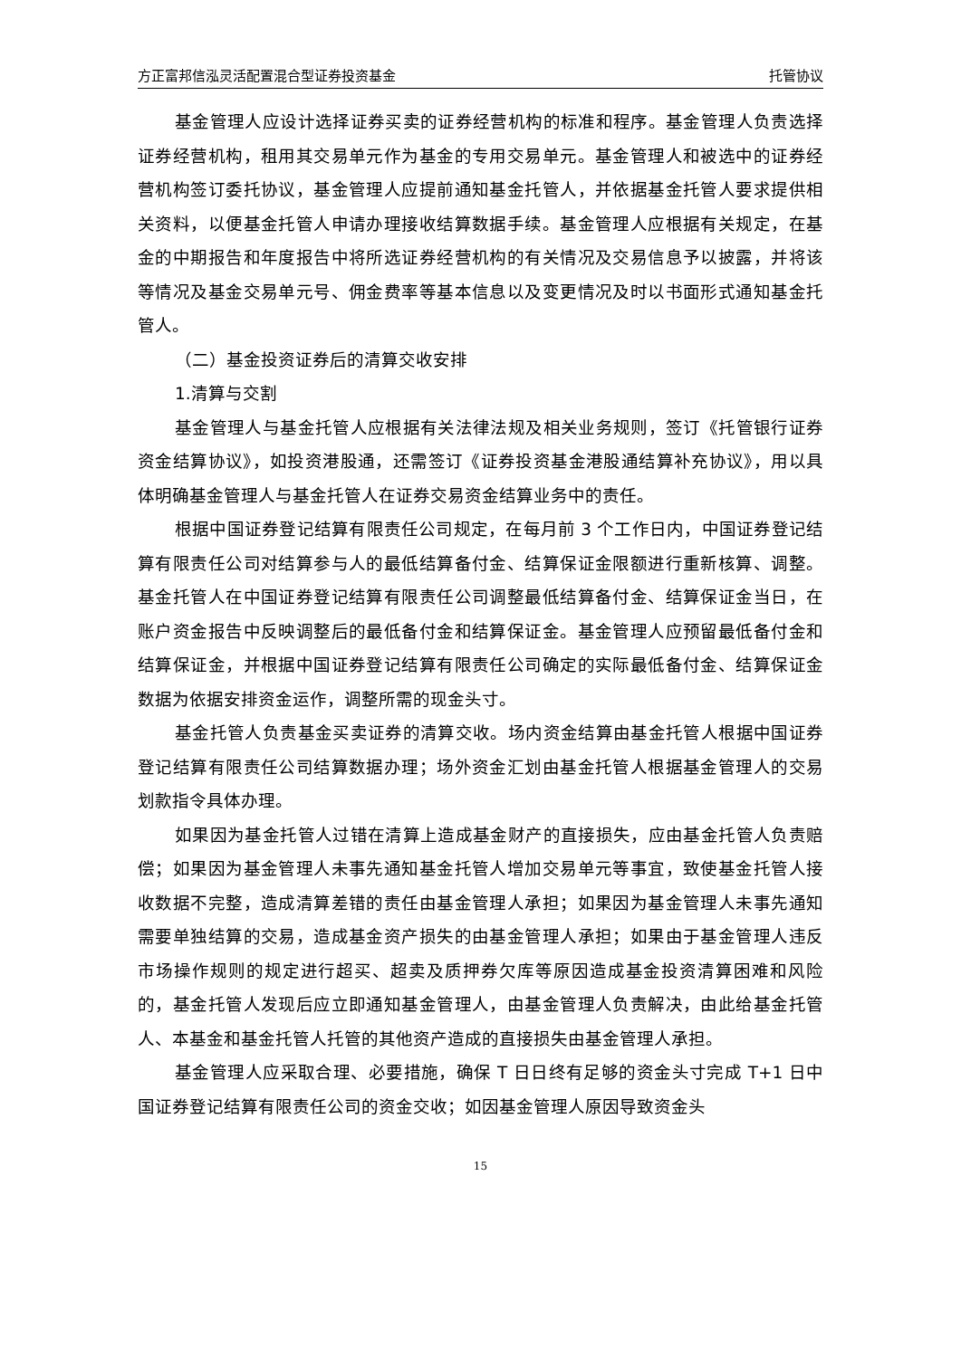方正富邦信泓灵活配置混合型证券投资基金 托管协议
基金管理人应设计选择证券买卖的证券经营机构的标准和程序。基金管理人负责选择证券经营机构，租用其交易单元作为基金的专用交易单元。基金管理人和被选中的证券经营机构签订委托协议，基金管理人应提前通知基金托管人，并依据基金托管人要求提供相关资料，以便基金托管人申请办理接收结算数据手续。基金管理人应根据有关规定，在基金的中期报告和年度报告中将所选证券经营机构的有关情况及交易信息予以披露，并将该等情况及基金交易单元号、佣金费率等基本信息以及变更情况及时以书面形式通知基金托管人。
（二）基金投资证券后的清算交收安排
1.清算与交割
基金管理人与基金托管人应根据有关法律法规及相关业务规则，签订《托管银行证券资金结算协议》，如投资港股通，还需签订《证券投资基金港股通结算补充协议》，用以具体明确基金管理人与基金托管人在证券交易资金结算业务中的责任。
根据中国证券登记结算有限责任公司规定，在每月前 3 个工作日内，中国证券登记结算有限责任公司对结算参与人的最低结算备付金、结算保证金限额进行重新核算、调整。基金托管人在中国证券登记结算有限责任公司调整最低结算备付金、结算保证金当日，在账户资金报告中反映调整后的最低备付金和结算保证金。基金管理人应预留最低备付金和结算保证金，并根据中国证券登记结算有限责任公司确定的实际最低备付金、结算保证金数据为依据安排资金运作，调整所需的现金头寸。
基金托管人负责基金买卖证券的清算交收。场内资金结算由基金托管人根据中国证券登记结算有限责任公司结算数据办理；场外资金汇划由基金托管人根据基金管理人的交易划款指令具体办理。
如果因为基金托管人过错在清算上造成基金财产的直接损失，应由基金托管人负责赔偿；如果因为基金管理人未事先通知基金托管人增加交易单元等事宜，致使基金托管人接收数据不完整，造成清算差错的责任由基金管理人承担；如果因为基金管理人未事先通知需要单独结算的交易，造成基金资产损失的由基金管理人承担；如果由于基金管理人违反市场操作规则的规定进行超买、超卖及质押券欠库等原因造成基金投资清算困难和风险的，基金托管人发现后应立即通知基金管理人，由基金管理人负责解决，由此给基金托管人、本基金和基金托管人托管的其他资产造成的直接损失由基金管理人承担。
基金管理人应采取合理、必要措施，确保 T 日日终有足够的资金头寸完成 T+1 日中国证券登记结算有限责任公司的资金交收；如因基金管理人原因导致资金头
15